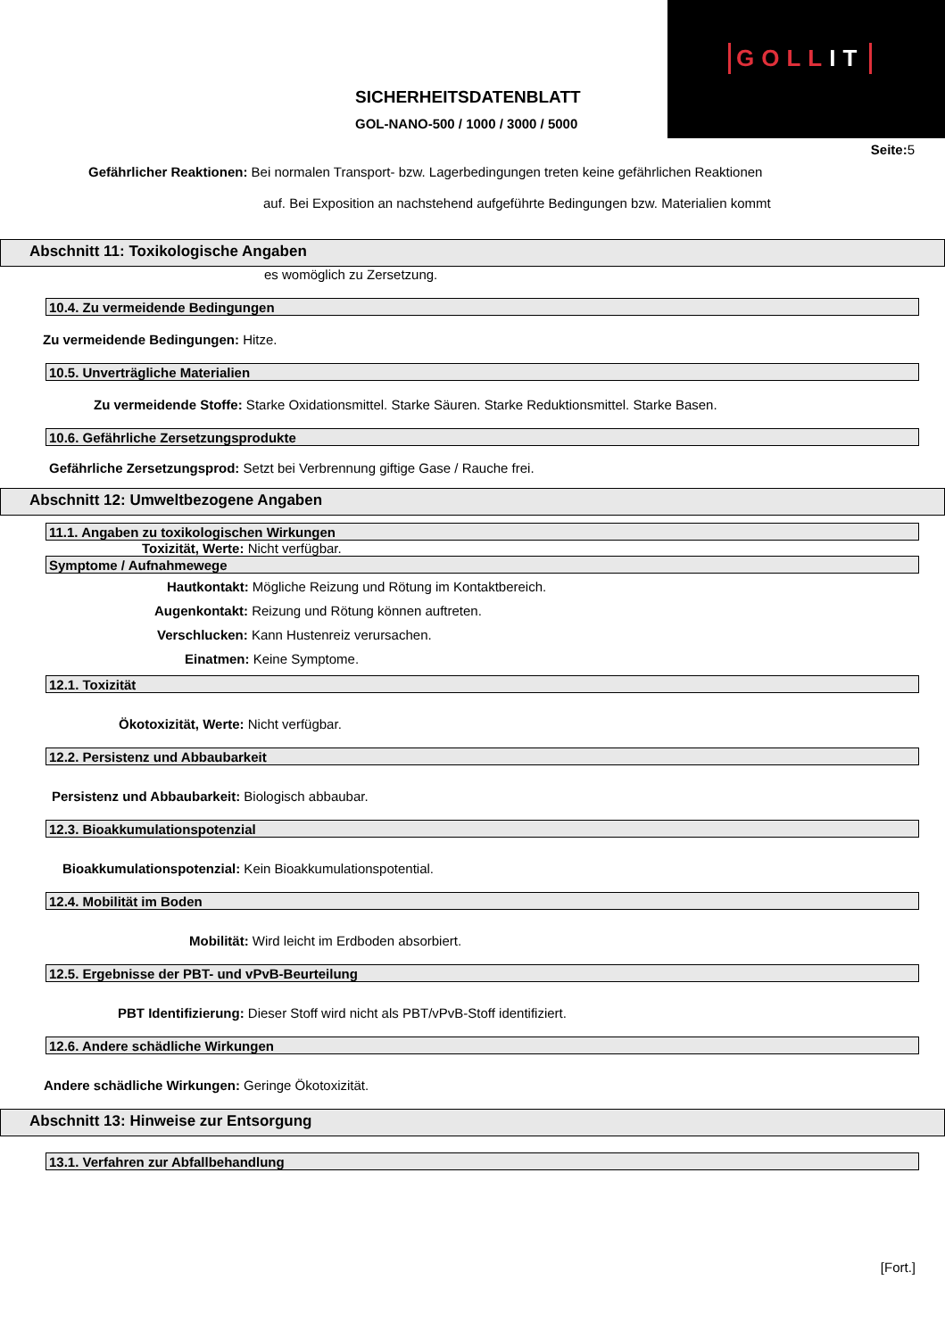GOLLIT
SICHERHEITSDATENBLATT
GOL-NANO-500 / 1000 / 3000 / 5000
Seite: 5
Gefährlicher Reaktionen: Bei normalen Transport- bzw. Lagerbedingungen treten keine gefährlichen Reaktionen
auf. Bei Exposition an nachstehend aufgeführte Bedingungen bzw. Materialien kommt
Abschnitt 11: Toxikologische Angaben
es womöglich zu Zersetzung.
10.4. Zu vermeidende Bedingungen
Zu vermeidende Bedingungen: Hitze.
10.5. Unverträgliche Materialien
Zu vermeidende Stoffe: Starke Oxidationsmittel. Starke Säuren. Starke Reduktionsmittel. Starke Basen.
10.6. Gefährliche Zersetzungsprodukte
Gefährliche Zersetzungsprod: Setzt bei Verbrennung giftige Gase / Rauche frei.
Abschnitt 12: Umweltbezogene Angaben
11.1. Angaben zu toxikologischen Wirkungen
Toxizität, Werte: Nicht verfügbar.
Symptome / Aufnahmewege
Hautkontakt: Mögliche Reizung und Rötung im Kontaktbereich.
Augenkontakt: Reizung und Rötung können auftreten.
Verschlucken: Kann Hustenreiz verursachen.
Einatmen: Keine Symptome.
12.1. Toxizität
Ökotoxizität, Werte: Nicht verfügbar.
12.2. Persistenz und Abbaubarkeit
Persistenz und Abbaubarkeit: Biologisch abbaubar.
12.3. Bioakkumulationspotenzial
Bioakkumulationspotenzial: Kein Bioakkumulationspotential.
12.4. Mobilität im Boden
Mobilität: Wird leicht im Erdboden absorbiert.
12.5. Ergebnisse der PBT- und vPvB-Beurteilung
PBT Identifizierung: Dieser Stoff wird nicht als PBT/vPvB-Stoff identifiziert.
12.6. Andere schädliche Wirkungen
Andere schädliche Wirkungen: Geringe Ökotoxizität.
Abschnitt 13: Hinweise zur Entsorgung
13.1. Verfahren zur Abfallbehandlung
[Fort.]